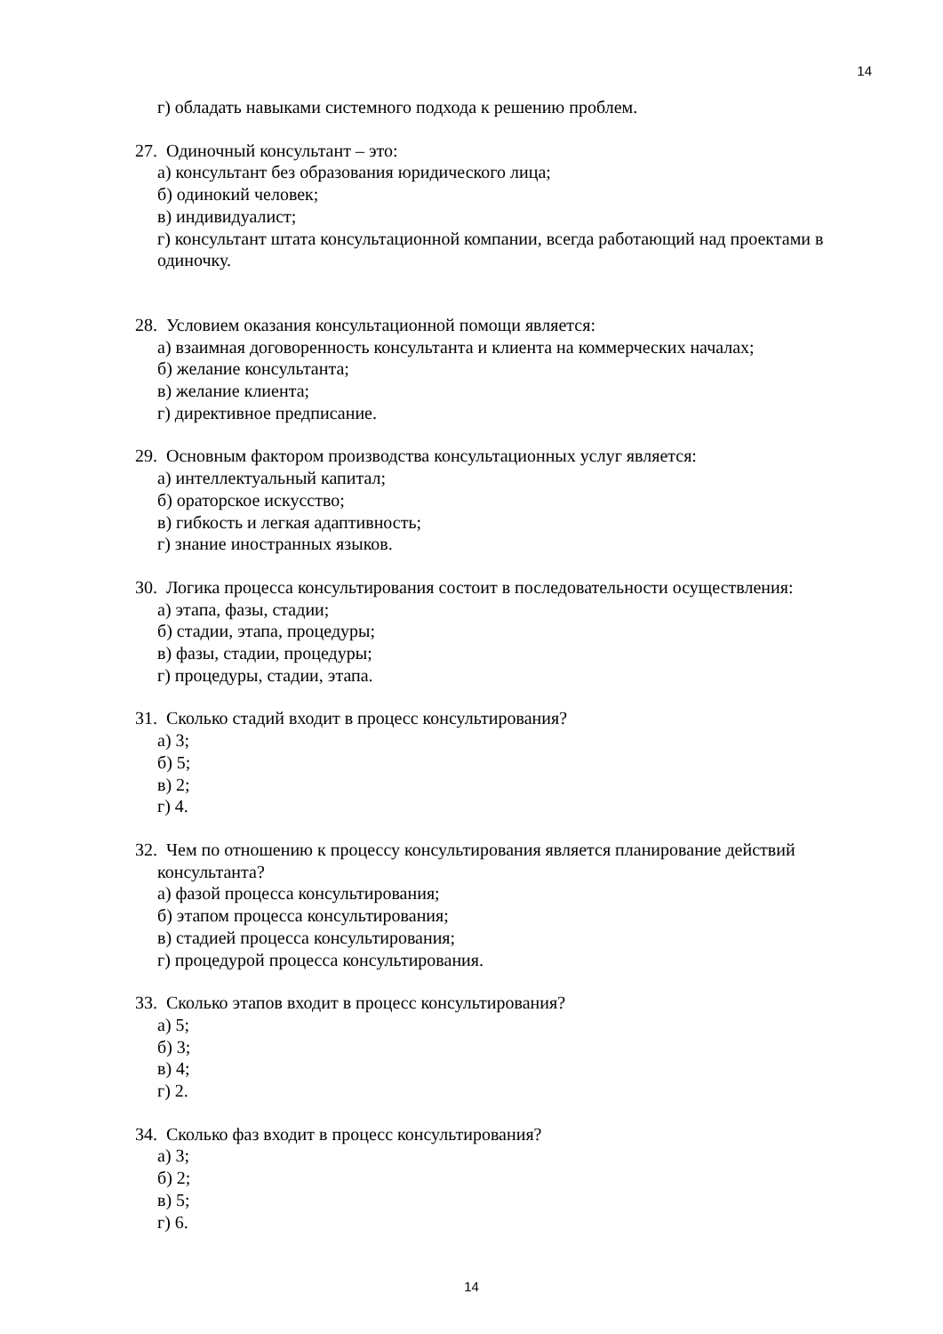14
г) обладать навыками системного подхода к решению проблем.
27. Одиночный консультант – это:
а) консультант без образования юридического лица;
б) одинокий человек;
в) индивидуалист;
г) консультант штата консультационной компании, всегда работающий над проектами в одиночку.
28. Условием оказания консультационной помощи является:
а) взаимная договоренность консультанта и клиента на коммерческих началах;
б) желание консультанта;
в) желание клиента;
г) директивное предписание.
29. Основным фактором производства консультационных услуг является:
а) интеллектуальный капитал;
б) ораторское искусство;
в) гибкость и легкая адаптивность;
г) знание иностранных языков.
30. Логика процесса консультирования состоит в последовательности осуществления:
а) этапа, фазы, стадии;
б) стадии, этапа, процедуры;
в) фазы, стадии, процедуры;
г) процедуры, стадии, этапа.
31. Сколько стадий входит в процесс консультирования?
а) 3;
б) 5;
в) 2;
г) 4.
32. Чем по отношению к процессу консультирования является планирование действий
консультанта?
а) фазой процесса консультирования;
б) этапом процесса консультирования;
в) стадией процесса консультирования;
г) процедурой процесса консультирования.
33. Сколько этапов входит в процесс консультирования?
а) 5;
б) 3;
в) 4;
г) 2.
34. Сколько фаз входит в процесс консультирования?
а) 3;
б) 2;
в) 5;
г) 6.
14